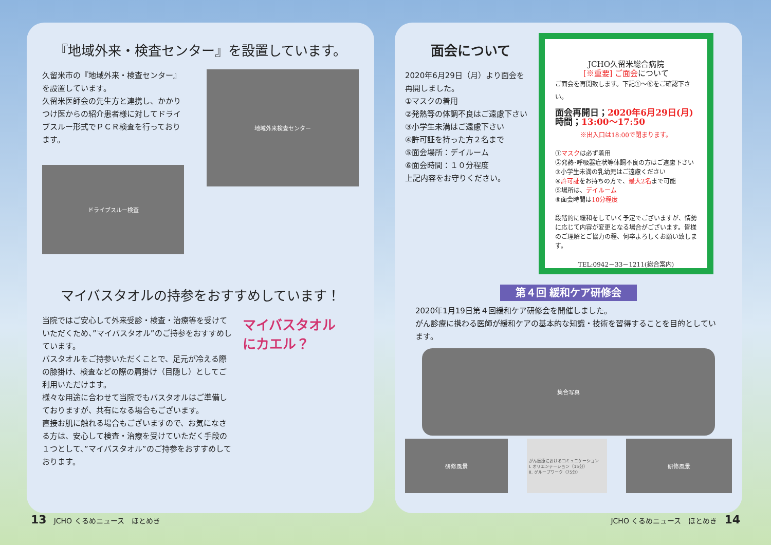『地域外来・検査センター』を設置しています。
久留米市の『地域外来・検査センター』を設置しています。
久留米医師会の先生方と連携し、かかりつけ医からの紹介患者様に対してドライブスルー形式でＰＣＲ検査を行っております。
ドライブスルー検査
地域外来検査センター
マイバスタオルの持参をおすすめしています！
当院ではご安心して外来受診・検査・治療等を受けていただくため、”マイバスタオル”のご持参をおすすめしています。
バスタオルをご持参いただくことで、足元が冷える際の膝掛け、検査などの際の肩掛け（目隠し）としてご利用いただけます。
様々な用途に合わせて当院でもバスタオルはご準備しておりますが、共有になる場合もございます。
直接お肌に触れる場合もございますので、お気になさる方は、安心して検査・治療を受けていただく手段の１つとして、”マイバスタオル”のご持参をおすすめしております。
マイバスタオル
にカエル？
面会について
2020年6月29日（月）より面会を再開しました。
①マスクの着用
②発熱等の体調不良はご遠慮下さい
③小学生未満はご遠慮下さい
④許可証を持った方２名まで
⑤面会場所：デイルーム
⑥面会時間：１０分程度
上記内容をお守りください。
JCHO久留米総合病院
[※重要] ご面会について
ご面会を再開致します。下記①～⑥をご確認下さい。
面会再開日；2020年6月29日(月)
時間；13:00～17:50
※出入口は18:00で閉まります。
①マスクは必ず着用
②発熱･呼吸器症状等体調不良の方はご遠慮下さい
③小学生未満の乳幼児はご遠慮ください
④許可証をお持ちの方で、最大2名まで可能
⑤場所は、デイルーム
⑥面会時間は10分程度
段階的に緩和をしていく予定でございますが、情勢に応じて内容が変更となる場合がございます。皆様のご理解とご協力の程、何卒よろしくお願い致します。
TEL:0942－33－1211(総合案内)
第４回 緩和ケア研修会
2020年1月19日第４回緩和ケア研修会を開催しました。
がん診療に携わる医師が緩和ケアの基本的な知識・技術を習得することを目的としています。
集合写真
研修風景
がん医療におけるコミュニケーション
I. オリエンテーション（15分）
II. グループワーク（75分）
研修風景
13　JCHO くるめニュース　ほとめき JCHO くるめニュース　ほとめき　14